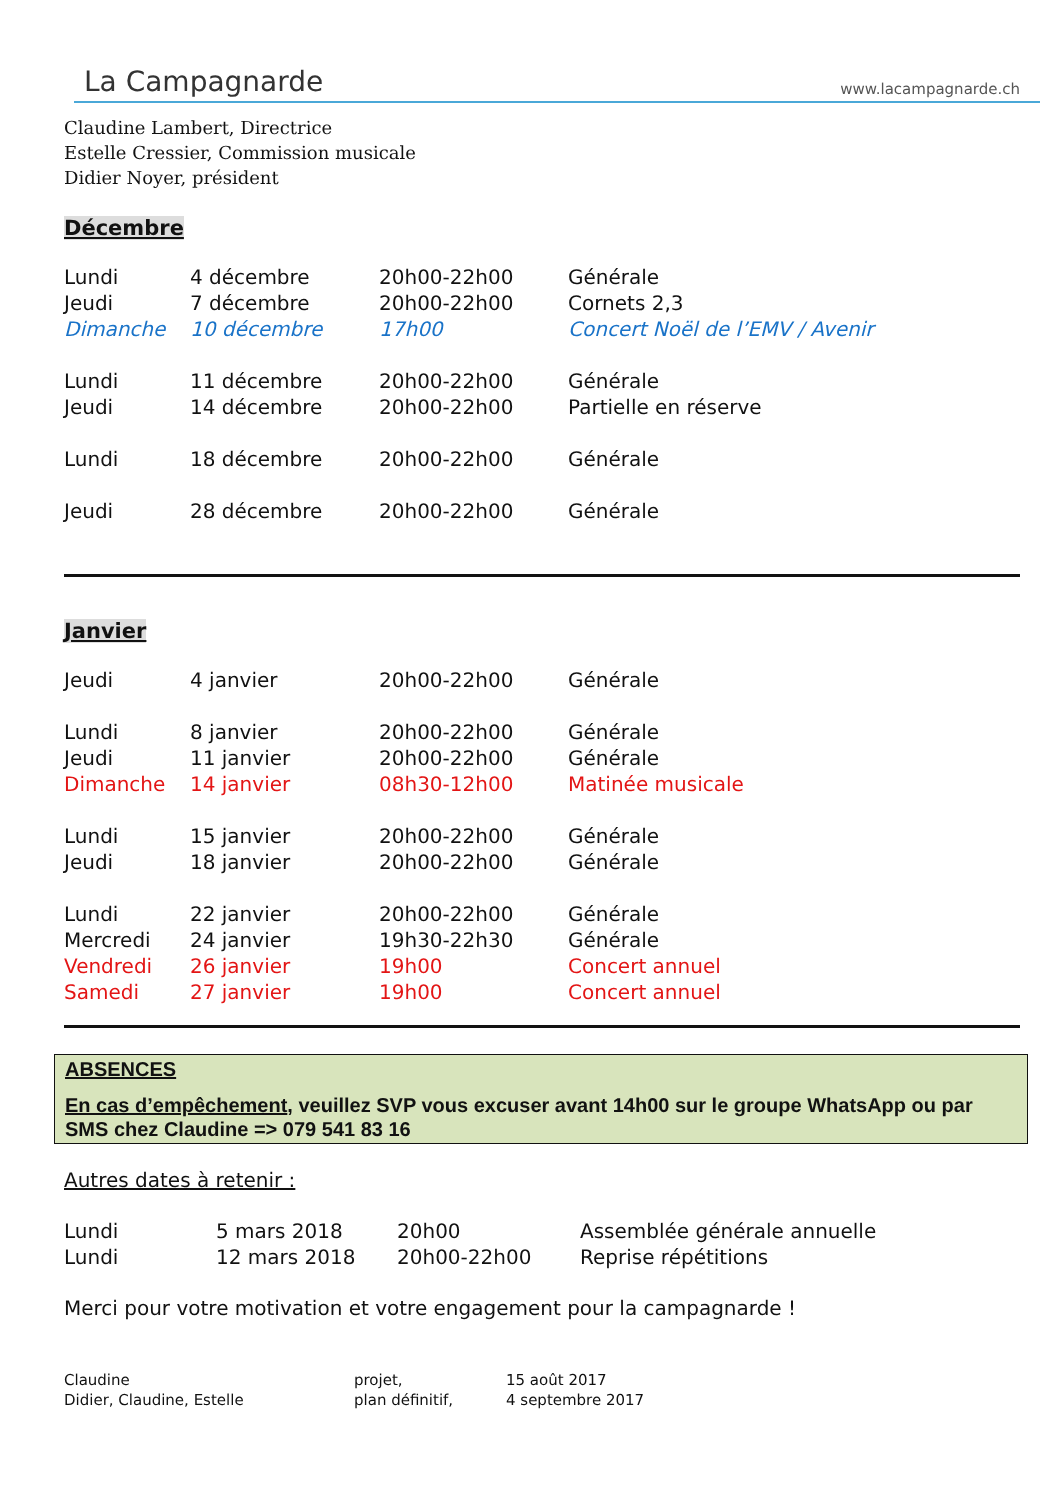La Campagnarde www.lacampagnarde.ch
Claudine Lambert, Directrice
Estelle Cressier, Commission musicale
Didier Noyer, président
Décembre
| Lundi | 4 décembre | 20h00-22h00 | Générale |
| Jeudi | 7 décembre | 20h00-22h00 | Cornets 2,3 |
| Dimanche | 10 décembre | 17h00 | Concert Noël de l’EMV / Avenir |
| Lundi | 11 décembre | 20h00-22h00 | Générale |
| Jeudi | 14 décembre | 20h00-22h00 | Partielle en réserve |
| Lundi | 18 décembre | 20h00-22h00 | Générale |
| Jeudi | 28 décembre | 20h00-22h00 | Générale |
Janvier
| Jeudi | 4 janvier | 20h00-22h00 | Générale |
| Lundi | 8 janvier | 20h00-22h00 | Générale |
| Jeudi | 11 janvier | 20h00-22h00 | Générale |
| Dimanche | 14 janvier | 08h30-12h00 | Matinée musicale |
| Lundi | 15 janvier | 20h00-22h00 | Générale |
| Jeudi | 18 janvier | 20h00-22h00 | Générale |
| Lundi | 22 janvier | 20h00-22h00 | Générale |
| Mercredi | 24 janvier | 19h30-22h30 | Générale |
| Vendredi | 26 janvier | 19h00 | Concert annuel |
| Samedi | 27 janvier | 19h00 | Concert annuel |
ABSENCES
En cas d’empêchement, veuillez SVP vous excuser avant 14h00 sur le groupe WhatsApp ou par SMS chez Claudine => 079 541 83 16
Autres dates à retenir :
| Lundi | 5 mars 2018 | 20h00 | Assemblée générale annuelle |
| Lundi | 12 mars 2018 | 20h00-22h00 | Reprise répétitions |
Merci pour votre motivation et votre engagement pour la campagnarde !
Claudine
Didier, Claudine, Estelle
projet,
plan définitif,
15 août 2017
4 septembre 2017